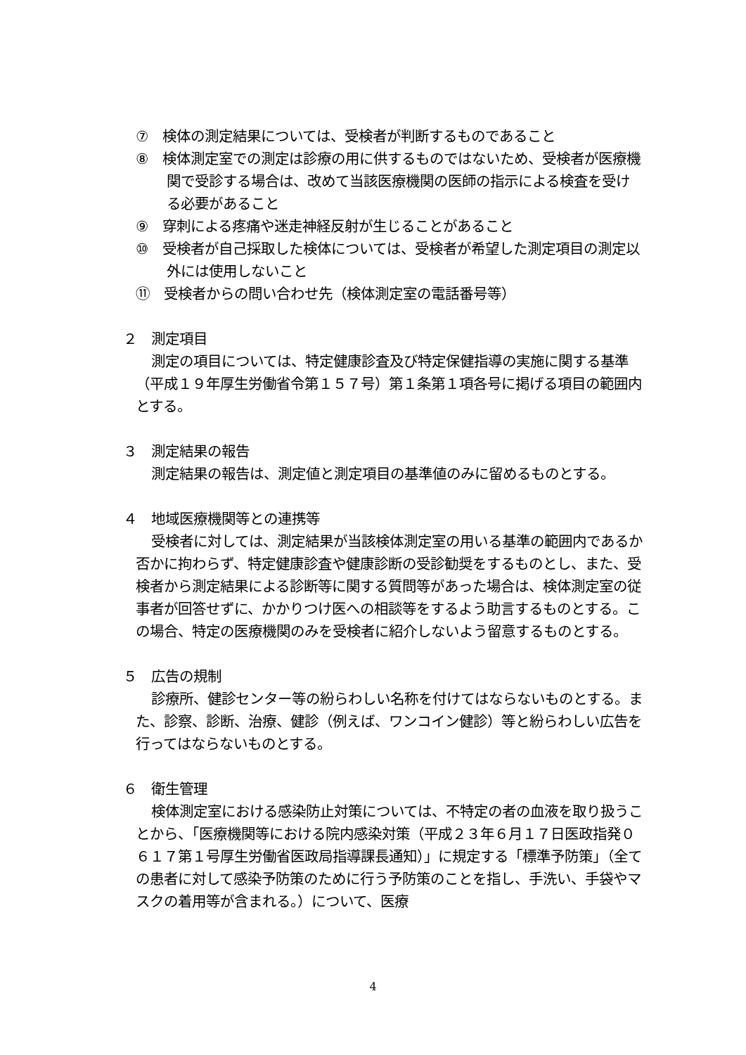⑦　検体の測定結果については、受検者が判断するものであること
⑧　検体測定室での測定は診療の用に供するものではないため、受検者が医療機関で受診する場合は、改めて当該医療機関の医師の指示による検査を受ける必要があること
⑨　穿刺による疼痛や迷走神経反射が生じることがあること
⑩　受検者が自己採取した検体については、受検者が希望した測定項目の測定以外には使用しないこと
⑪　受検者からの問い合わせ先（検体測定室の電話番号等）
２　測定項目
測定の項目については、特定健康診査及び特定保健指導の実施に関する基準（平成１９年厚生労働省令第１５７号）第１条第１項各号に掲げる項目の範囲内とする。
３　測定結果の報告
測定結果の報告は、測定値と測定項目の基準値のみに留めるものとする。
４　地域医療機関等との連携等
受検者に対しては、測定結果が当該検体測定室の用いる基準の範囲内であるか否かに拘わらず、特定健康診査や健康診断の受診勧奨をするものとし、また、受検者から測定結果による診断等に関する質問等があった場合は、検体測定室の従事者が回答せずに、かかりつけ医への相談等をするよう助言するものとする。この場合、特定の医療機関のみを受検者に紹介しないよう留意するものとする。
５　広告の規制
診療所、健診センター等の紛らわしい名称を付けてはならないものとする。また、診察、診断、治療、健診（例えば、ワンコイン健診）等と紛らわしい広告を行ってはならないものとする。
６　衛生管理
検体測定室における感染防止対策については、不特定の者の血液を取り扱うことから、「医療機関等における院内感染対策（平成２３年６月１７日医政指発０６１７第１号厚生労働省医政局指導課長通知）」に規定する「標準予防策」（全ての患者に対して感染予防策のために行う予防策のことを指し、手洗い、手袋やマスクの着用等が含まれる。）について、医療
4